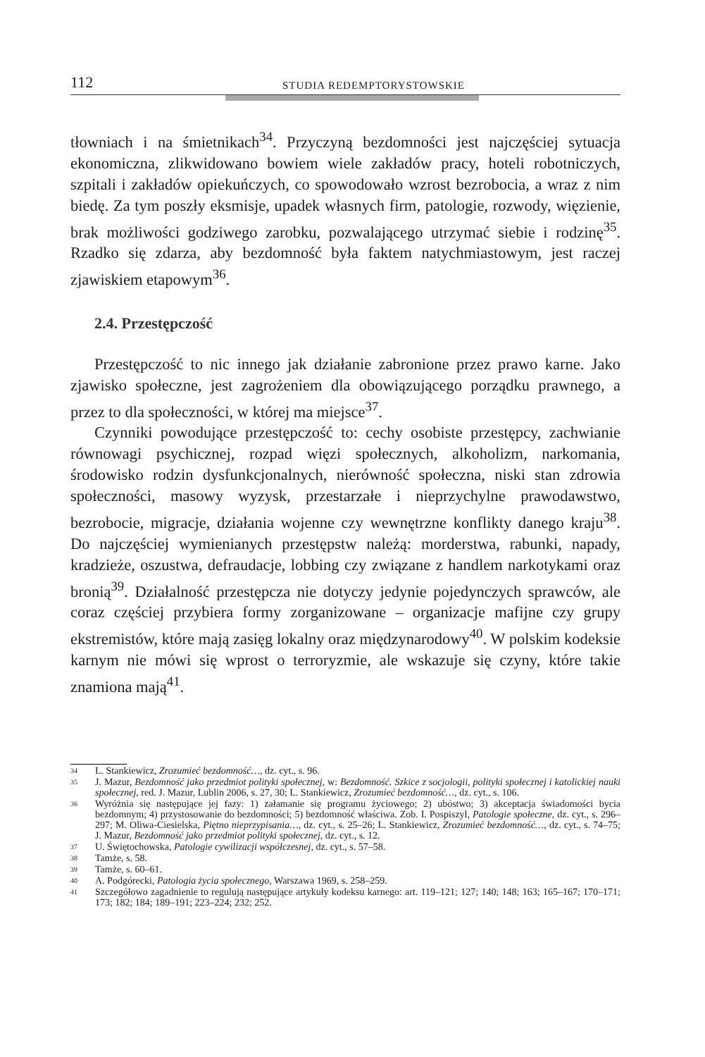112 STUDIA REDEMPTORYSTOWSKIE
tłowniach i na śmietnikach<sup>34</sup>. Przyczyną bezdomności jest najczęściej sytuacja ekonomiczna, zlikwidowano bowiem wiele zakładów pracy, hoteli robotniczych, szpitali i zakładów opiekuńczych, co spowodowało wzrost bezrobocia, a wraz z nim biedę. Za tym poszły eksmisje, upadek własnych firm, patologie, rozwody, więzienie, brak możliwości godziwego zarobku, pozwalającego utrzymać siebie i rodzinę<sup>35</sup>. Rzadko się zdarza, aby bezdomność była faktem natychmiastowym, jest raczej zjawiskiem etapowym<sup>36</sup>.
2.4. Przestępczość
Przestępczość to nic innego jak działanie zabronione przez prawo karne. Jako zjawisko społeczne, jest zagrożeniem dla obowiązującego porządku prawnego, a przez to dla społeczności, w której ma miejsce<sup>37</sup>.
Czynniki powodujące przestępczość to: cechy osobiste przestępcy, zachwianie równowagi psychicznej, rozpad więzi społecznych, alkoholizm, narkomania, środowisko rodzin dysfunkcjonalnych, nierówność społeczna, niski stan zdrowia społeczności, masowy wyzysk, przestarzałe i nieprzychylne prawodawstwo, bezrobocie, migracje, działania wojenne czy wewnętrzne konflikty danego kraju<sup>38</sup>. Do najczęściej wymienianych przestępstw należą: morderstwa, rabunki, napady, kradzieże, oszustwa, defraudacje, lobbing czy związane z handlem narkotykami oraz bronią<sup>39</sup>. Działalność przestępcza nie dotyczy jedynie pojedynczych sprawców, ale coraz częściej przybiera formy zorganizowane – organizacje mafijne czy grupy ekstremistów, które mają zasięg lokalny oraz międzynarodowy<sup>40</sup>. W polskim kodeksie karnym nie mówi się wprost o terroryzmie, ale wskazuje się czyny, które takie znamiona mają<sup>41</sup>.
34 L. Stankiewicz, Zrozumieć bezdomność…, dz. cyt., s. 96.
35 J. Mazur, Bezdomność jako przedmiot polityki społecznej, w: Bezdomność. Szkice z socjologii, polityki społecznej i katolickiej nauki społecznej, red. J. Mazur, Lublin 2006, s. 27, 30; L. Stankiewicz, Zrozumieć bezdomność…, dz. cyt., s. 106.
36 Wyróżnia się następujące jej fazy: 1) załamanie się programu życiowego; 2) ubóstwo; 3) akceptacja świadomości bycia bezdomnym; 4) przystosowanie do bezdomności; 5) bezdomność właściwa. Zob. I. Pospiszyl, Patologie społeczne, dz. cyt., s. 296–297; M. Oliwa-Ciesielska, Piętno nieprzypisania…, dz. cyt., s. 25–26; L. Stankiewicz, Zrozumieć bezdomność…, dz. cyt., s. 74–75; J. Mazur, Bezdomność jako przedmiot polityki społecznej, dz. cyt., s. 12.
37 U. Świętochowska, Patologie cywilizacji współczesnej, dz. cyt., s. 57–58.
38 Tamże, s. 58.
39 Tamże, s. 60–61.
40 A. Podgórecki, Patologia życia społecznego, Warszawa 1969, s. 258–259.
41 Szczegółowo zagadnienie to regulują następujące artykuły kodeksu karnego: art. 119–121; 127; 140; 148; 163; 165–167; 170–171; 173; 182; 184; 189–191; 223–224; 232; 252.